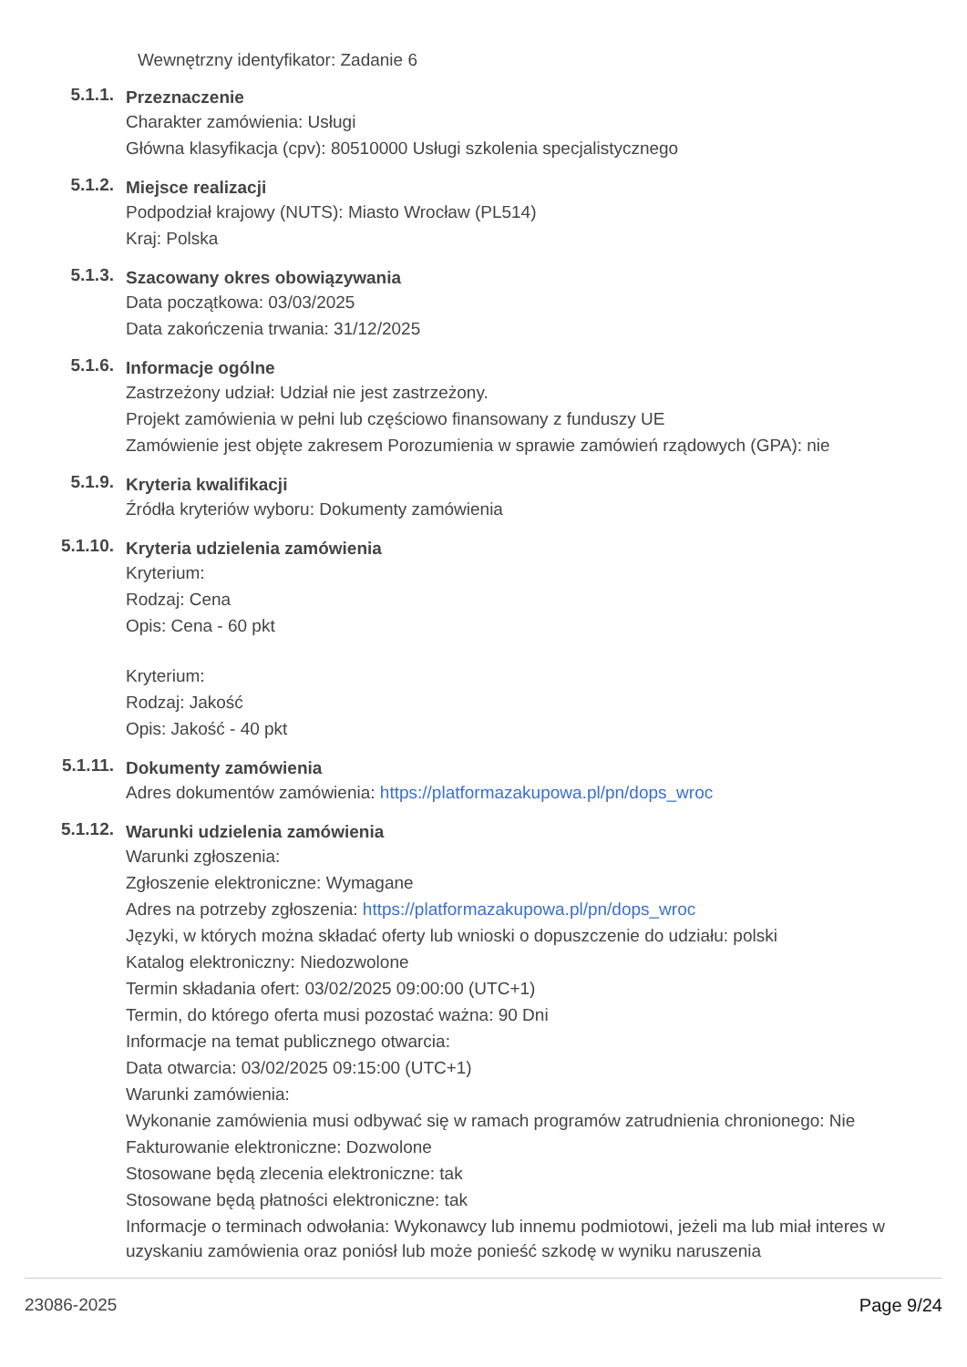Wewnętrzny identyfikator: Zadanie 6
5.1.1.
Przeznaczenie
Charakter zamówienia: Usługi
Główna klasyfikacja (cpv): 80510000 Usługi szkolenia specjalistycznego
5.1.2.
Miejsce realizacji
Podpodział krajowy (NUTS): Miasto Wrocław (PL514)
Kraj: Polska
5.1.3.
Szacowany okres obowiązywania
Data początkowa: 03/03/2025
Data zakończenia trwania: 31/12/2025
5.1.6.
Informacje ogólne
Zastrzeżony udział: Udział nie jest zastrzeżony.
Projekt zamówienia w pełni lub częściowo finansowany z funduszy UE
Zamówienie jest objęte zakresem Porozumienia w sprawie zamówień rządowych (GPA): nie
5.1.9.
Kryteria kwalifikacji
Źródła kryteriów wyboru: Dokumenty zamówienia
5.1.10.
Kryteria udzielenia zamówienia
Kryterium:
Rodzaj: Cena
Opis: Cena - 60 pkt
Kryterium:
Rodzaj: Jakość
Opis: Jakość - 40 pkt
5.1.11.
Dokumenty zamówienia
Adres dokumentów zamówienia: https://platformazakupowa.pl/pn/dops_wroc
5.1.12.
Warunki udzielenia zamówienia
Warunki zgłoszenia:
Zgłoszenie elektroniczne: Wymagane
Adres na potrzeby zgłoszenia: https://platformazakupowa.pl/pn/dops_wroc
Języki, w których można składać oferty lub wnioski o dopuszczenie do udziału: polski
Katalog elektroniczny: Niedozwolone
Termin składania ofert: 03/02/2025 09:00:00 (UTC+1)
Termin, do którego oferta musi pozostać ważna: 90 Dni
Informacje na temat publicznego otwarcia:
Data otwarcia: 03/02/2025 09:15:00 (UTC+1)
Warunki zamówienia:
Wykonanie zamówienia musi odbywać się w ramach programów zatrudnienia chronionego: Nie
Fakturowanie elektroniczne: Dozwolone
Stosowane będą zlecenia elektroniczne: tak
Stosowane będą płatności elektroniczne: tak
Informacje o terminach odwołania: Wykonawcy lub innemu podmiotowi, jeżeli ma lub miał interes w uzyskaniu zamówienia oraz poniósł lub może ponieść szkodę w wyniku naruszenia
23086-2025 Page 9/24